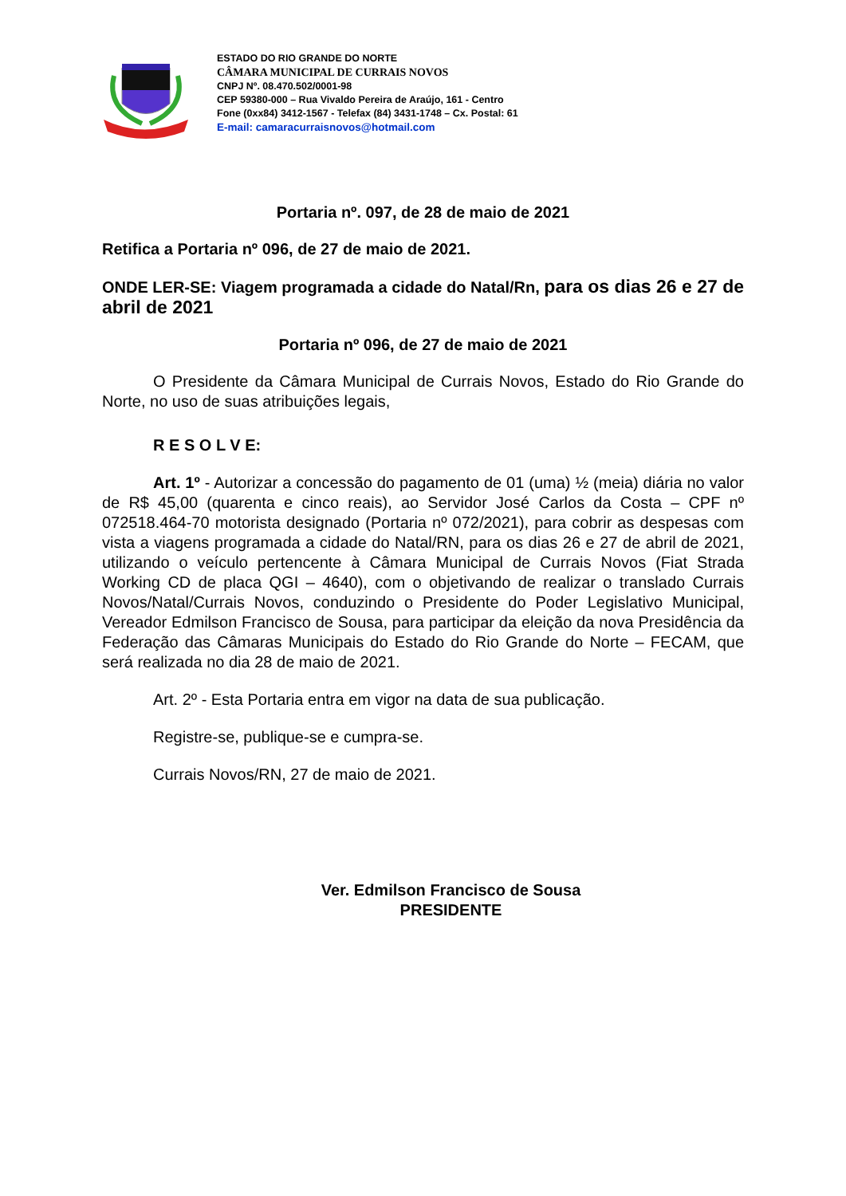ESTADO DO RIO GRANDE DO NORTE
CÂMARA MUNICIPAL DE CURRAIS NOVOS
CNPJ Nº. 08.470.502/0001-98
CEP 59380-000 – Rua Vivaldo Pereira de Araújo, 161 - Centro
Fone (0xx84) 3412-1567 - Telefax (84) 3431-1748 – Cx. Postal: 61
E-mail: camaracurraisnovos@hotmail.com
Portaria nº. 097, de 28 de maio de 2021
Retifica a Portaria nº 096, de 27 de maio de 2021.
ONDE LER-SE: Viagem programada a cidade do Natal/Rn, para os dias 26 e 27 de abril de 2021
Portaria nº 096, de 27 de maio de 2021
O Presidente da Câmara Municipal de Currais Novos, Estado do Rio Grande do Norte, no uso de suas atribuições legais,
R E S O L V E:
Art. 1º - Autorizar a concessão do pagamento de 01 (uma) ½ (meia) diária no valor de R$ 45,00 (quarenta e cinco reais), ao Servidor José Carlos da Costa – CPF nº 072518.464-70 motorista designado (Portaria nº 072/2021), para cobrir as despesas com vista a viagens programada a cidade do Natal/RN, para os dias 26 e 27 de abril de 2021, utilizando o veículo pertencente à Câmara Municipal de Currais Novos (Fiat Strada Working CD de placa QGI – 4640), com o objetivando de realizar o translado Currais Novos/Natal/Currais Novos, conduzindo o Presidente do Poder Legislativo Municipal, Vereador Edmilson Francisco de Sousa, para participar da eleição da nova Presidência da Federação das Câmaras Municipais do Estado do Rio Grande do Norte – FECAM, que será realizada no dia 28 de maio de 2021.
Art. 2º - Esta Portaria entra em vigor na data de sua publicação.
Registre-se, publique-se e cumpra-se.
Currais Novos/RN, 27 de maio de 2021.
Ver. Edmilson Francisco de Sousa
PRESIDENTE